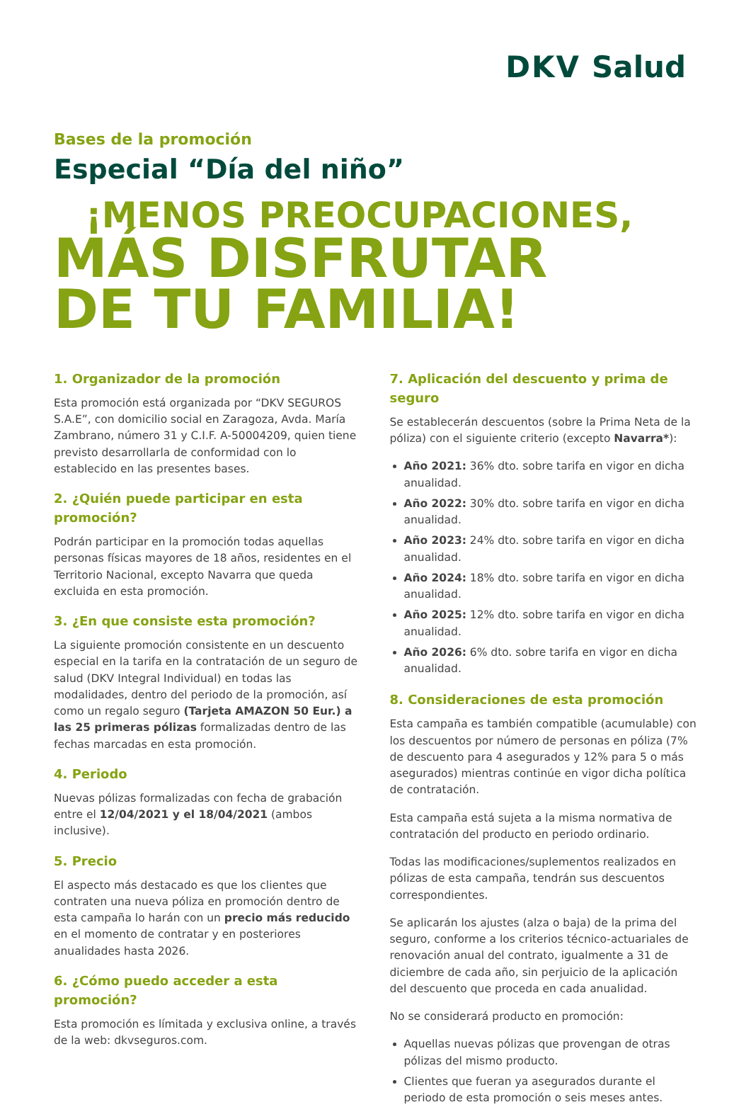DKV Salud
Bases de la promoción
Especial “Día del niño”
¡MENOS PREOCUPACIONES,
MÁS DISFRUTAR
DE TU FAMILIA!
1. Organizador de la promoción
Esta promoción está organizada por “DKV SEGUROS S.A.E”, con domicilio social en Zaragoza, Avda. María Zambrano, número 31 y C.I.F. A-50004209, quien tiene previsto desarrollarla de conformidad con lo establecido en las presentes bases.
2. ¿Quién puede participar en esta promoción?
Podrán participar en la promoción todas aquellas personas físicas mayores de 18 años, residentes en el Territorio Nacional, excepto Navarra que queda excluida en esta promoción.
3. ¿En que consiste esta promoción?
La siguiente promoción consistente en un descuento especial en la tarifa en la contratación de un seguro de salud (DKV Integral Individual) en todas las modalidades, dentro del periodo de la promoción, así como un regalo seguro (Tarjeta AMAZON 50 Eur.) a las 25 primeras pólizas formalizadas dentro de las fechas marcadas en esta promoción.
4. Periodo
Nuevas pólizas formalizadas con fecha de grabación entre el 12/04/2021 y el 18/04/2021 (ambos inclusive).
5. Precio
El aspecto más destacado es que los clientes que contraten una nueva póliza en promoción dentro de esta campaña lo harán con un precio más reducido en el momento de contratar y en posteriores anualidades hasta 2026.
6. ¿Cómo puedo acceder a esta promoción?
Esta promoción es límitada y exclusiva online, a través de la web: dkvseguros.com.
7. Aplicación del descuento y prima de seguro
Se establecerán descuentos (sobre la Prima Neta de la póliza) con el siguiente criterio (excepto Navarra*):
Año 2021: 36% dto. sobre tarifa en vigor en dicha anualidad.
Año 2022: 30% dto. sobre tarifa en vigor en dicha anualidad.
Año 2023: 24% dto. sobre tarifa en vigor en dicha anualidad.
Año 2024: 18% dto. sobre tarifa en vigor en dicha anualidad.
Año 2025: 12% dto. sobre tarifa en vigor en dicha anualidad.
Año 2026: 6% dto. sobre tarifa en vigor en dicha anualidad.
8. Consideraciones de esta promoción
Esta campaña es también compatible (acumulable) con los descuentos por número de personas en póliza (7% de descuento para 4 asegurados y 12% para 5 o más asegurados) mientras continúe en vigor dicha política de contratación.
Esta campaña está sujeta a la misma normativa de contratación del producto en periodo ordinario.
Todas las modificaciones/suplementos realizados en pólizas de esta campaña, tendrán sus descuentos correspondientes.
Se aplicarán los ajustes (alza o baja) de la prima del seguro, conforme a los criterios técnico-actuariales de renovación anual del contrato, igualmente a 31 de diciembre de cada año, sin perjuicio de la aplicación del descuento que proceda en cada anualidad.
No se considerará producto en promoción:
Aquellas nuevas pólizas que provengan de otras pólizas del mismo producto.
Clientes que fueran ya asegurados durante el periodo de esta promoción o seis meses antes.